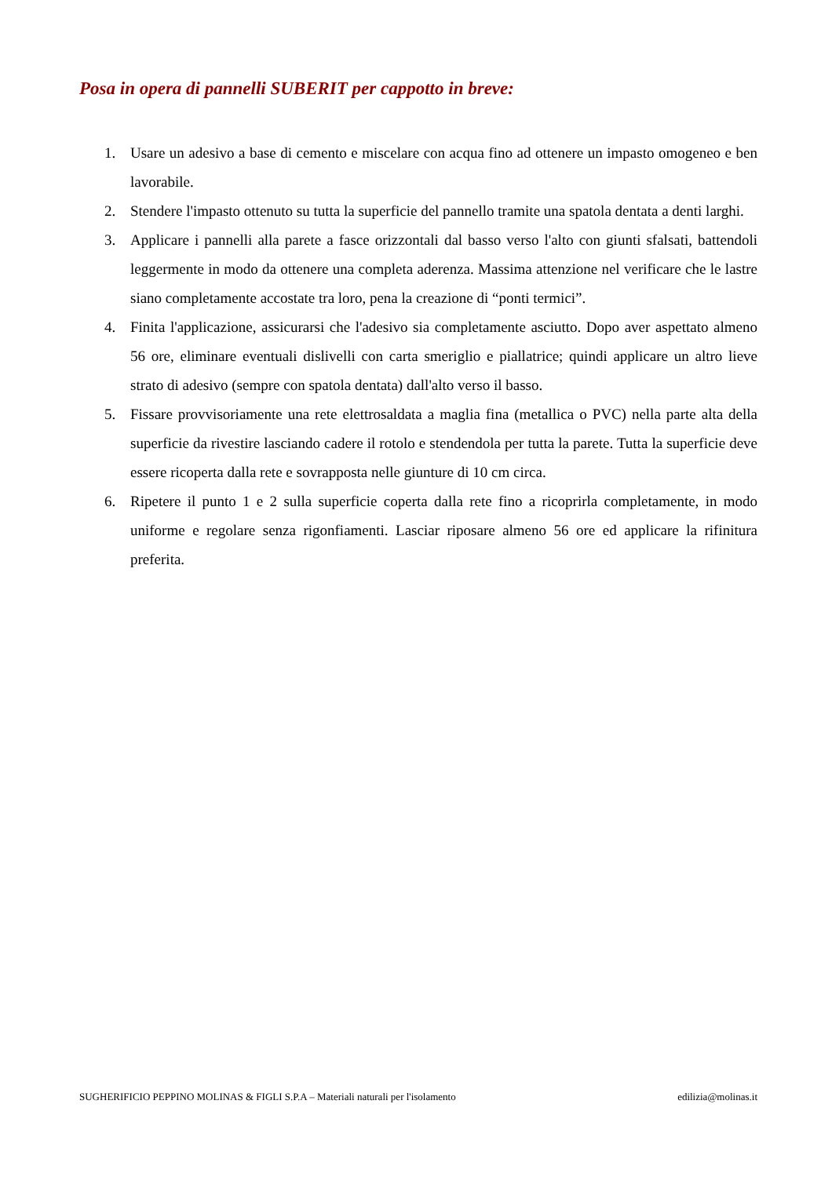Posa in opera di pannelli SUBERIT per cappotto in breve:
1. Usare un adesivo a base di cemento e miscelare con acqua fino ad ottenere un impasto omogeneo e ben lavorabile.
2. Stendere l'impasto ottenuto su tutta la superficie del pannello tramite una spatola dentata a denti larghi.
3. Applicare i pannelli alla parete a fasce orizzontali dal basso verso l'alto con giunti sfalsati, battendoli leggermente in modo da ottenere una completa aderenza. Massima attenzione nel verificare che le lastre siano completamente accostate tra loro, pena la creazione di “ponti termici”.
4. Finita l'applicazione, assicurarsi che l'adesivo sia completamente asciutto. Dopo aver aspettato almeno 56 ore, eliminare eventuali dislivelli con carta smeriglio e piallatrice; quindi applicare un altro lieve strato di adesivo (sempre con spatola dentata) dall'alto verso il basso.
5. Fissare provvisoriamente una rete elettrosaldata a maglia fina (metallica o PVC) nella parte alta della superficie da rivestire lasciando cadere il rotolo e stendendola per tutta la parete. Tutta la superficie deve essere ricoperta dalla rete e sovrapposta nelle giunture di 10 cm circa.
6. Ripetere il punto 1 e 2 sulla superficie coperta dalla rete fino a ricoprirla completamente, in modo uniforme e regolare senza rigonfiamenti. Lasciar riposare almeno 56 ore ed applicare la rifinitura preferita.
SUGHERIFICIO PEPPINO MOLINAS & FIGLI S.P.A – Materiali naturali per l'isolamento edilizia@molinas.it